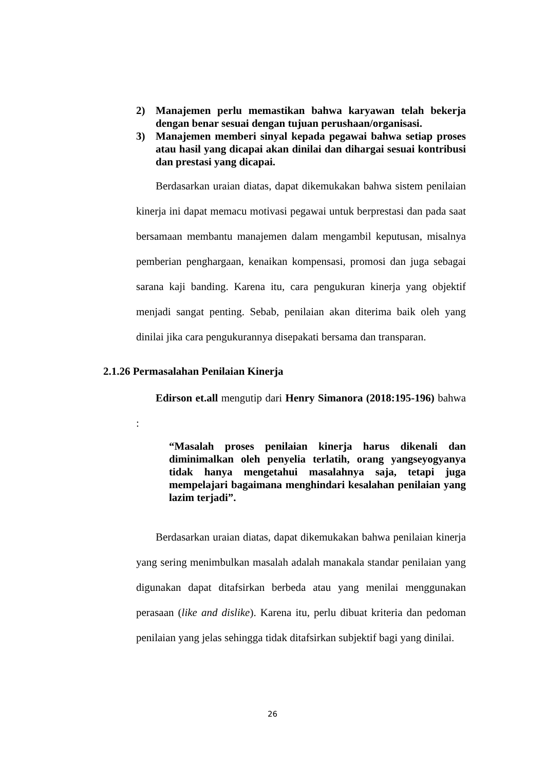2) Manajemen perlu memastikan bahwa karyawan telah bekerja dengan benar sesuai dengan tujuan perushaan/organisasi.
3) Manajemen memberi sinyal kepada pegawai bahwa setiap proses atau hasil yang dicapai akan dinilai dan dihargai sesuai kontribusi dan prestasi yang dicapai.
Berdasarkan uraian diatas, dapat dikemukakan bahwa sistem penilaian kinerja ini dapat memacu motivasi pegawai untuk berprestasi dan pada saat bersamaan membantu manajemen dalam mengambil keputusan, misalnya pemberian penghargaan, kenaikan kompensasi, promosi dan juga sebagai sarana kaji banding. Karena itu, cara pengukuran kinerja yang objektif menjadi sangat penting. Sebab, penilaian akan diterima baik oleh yang dinilai jika cara pengukurannya disepakati bersama dan transparan.
2.1.26 Permasalahan Penilaian Kinerja
Edirson et.all mengutip dari Henry Simanora (2018:195-196) bahwa :
“Masalah proses penilaian kinerja harus dikenali dan diminimalkan oleh penyelia terlatih, orang yangseyogyanya tidak hanya mengetahui masalahnya saja, tetapi juga mempelajari bagaimana menghindari kesalahan penilaian yang lazim terjadi”.
Berdasarkan uraian diatas, dapat dikemukakan bahwa penilaian kinerja yang sering menimbulkan masalah adalah manakala standar penilaian yang digunakan dapat ditafsirkan berbeda atau yang menilai menggunakan perasaan (like and dislike). Karena itu, perlu dibuat kriteria dan pedoman penilaian yang jelas sehingga tidak ditafsirkan subjektif bagi yang dinilai.
26